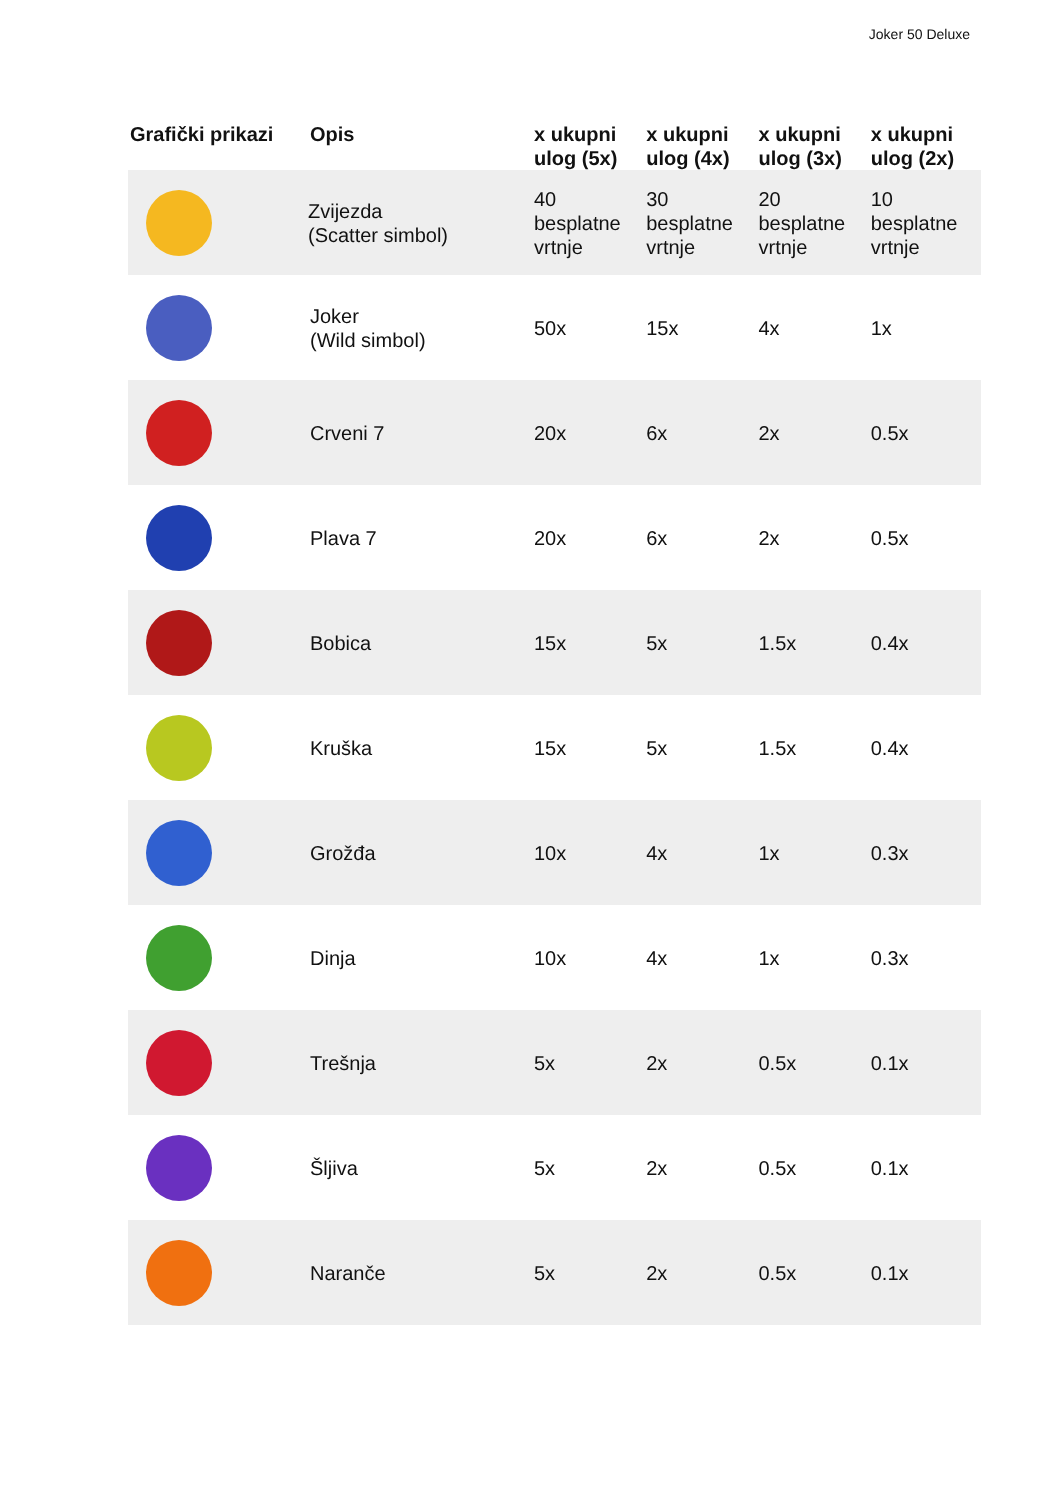Joker 50 Deluxe
| Grafički prikazi | Opis | x ukupni ulog (5x) | x ukupni ulog (4x) | x ukupni ulog (3x) | x ukupni ulog (2x) |
| --- | --- | --- | --- | --- | --- |
| | Zvijezda (Scatter simbol) | 40 besplatne vrtnje | 30 besplatne vrtnje | 20 besplatne vrtnje | 10 besplatne vrtnje |
| | Joker (Wild simbol) | 50x | 15x | 4x | 1x |
| | Crveni 7 | 20x | 6x | 2x | 0.5x |
| | Plava 7 | 20x | 6x | 2x | 0.5x |
| | Bobica | 15x | 5x | 1.5x | 0.4x |
| | Kruška | 15x | 5x | 1.5x | 0.4x |
| | Grožđa | 10x | 4x | 1x | 0.3x |
| | Dinja | 10x | 4x | 1x | 0.3x |
| | Trešnja | 5x | 2x | 0.5x | 0.1x |
| | Šljiva | 5x | 2x | 0.5x | 0.1x |
| | Naranče | 5x | 2x | 0.5x | 0.1x |